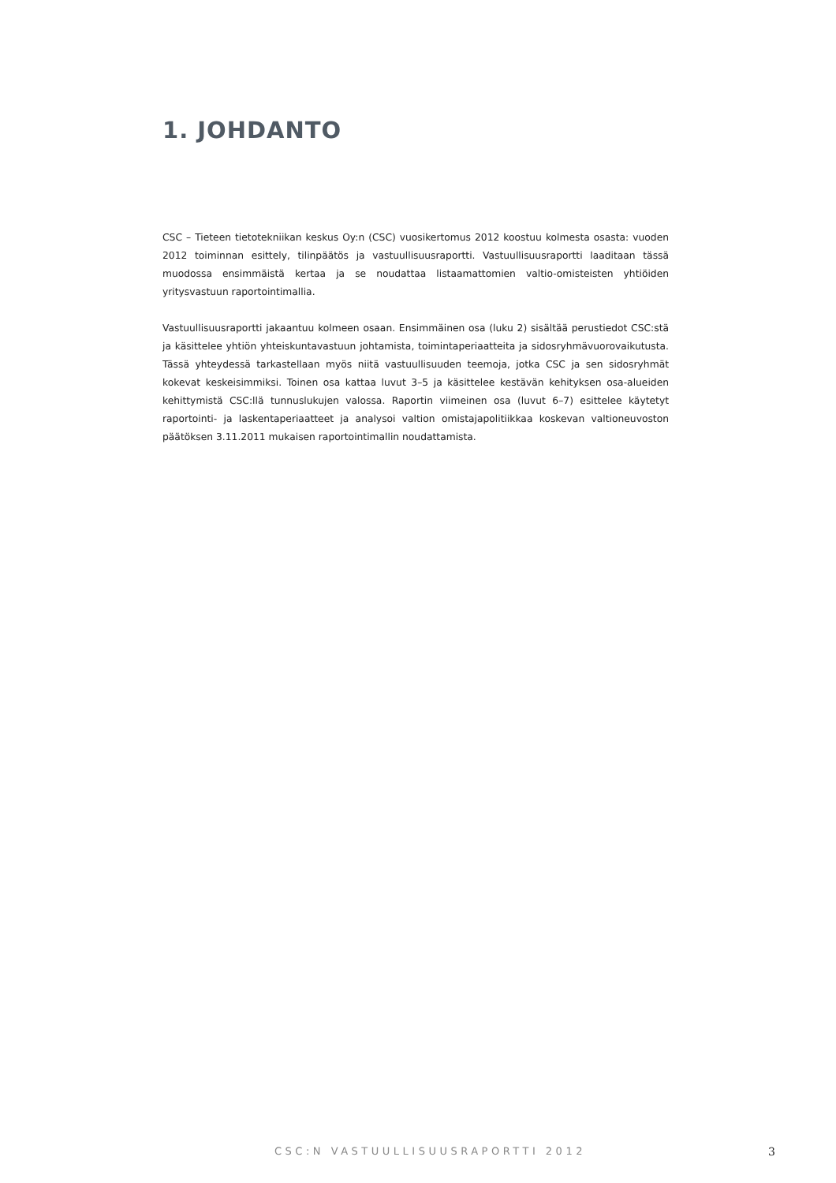1. JOHDANTO
CSC – Tieteen tietotekniikan keskus Oy:n (CSC) vuosikertomus 2012 koostuu kolmesta osasta: vuoden 2012 toiminnan esittely, tilinpäätös ja vastuullisuusraportti. Vastuullisuusraportti laaditaan tässä muodossa ensimmäistä kertaa ja se noudattaa listaamattomien valtio-omisteisten yhtiöiden yritysvastuun raportointimallia.
Vastuullisuusraportti jakaantuu kolmeen osaan. Ensimmäinen osa (luku 2) sisältää perustiedot CSC:stä ja käsittelee yhtiön yhteiskuntavastuun johtamista, toimintaperiaatteita ja sidosryhmävuorovaikutusta. Tässä yhteydessä tarkastellaan myös niitä vastuullisuuden teemoja, jotka CSC ja sen sidosryhmät kokevat keskeisimmiksi. Toinen osa kattaa luvut 3–5 ja käsittelee kestävän kehityksen osa-alueiden kehittymistä CSC:llä tunnuslukujen valossa. Raportin viimeinen osa (luvut 6–7) esittelee käytetyt raportointi- ja laskentaperiaatteet ja analysoi valtion omistajapolitiikkaa koskevan valtioneuvoston päätöksen 3.11.2011 mukaisen raportointimallin noudattamista.
CSC:N VASTUULLISUUSRAPORTTI 2012 3